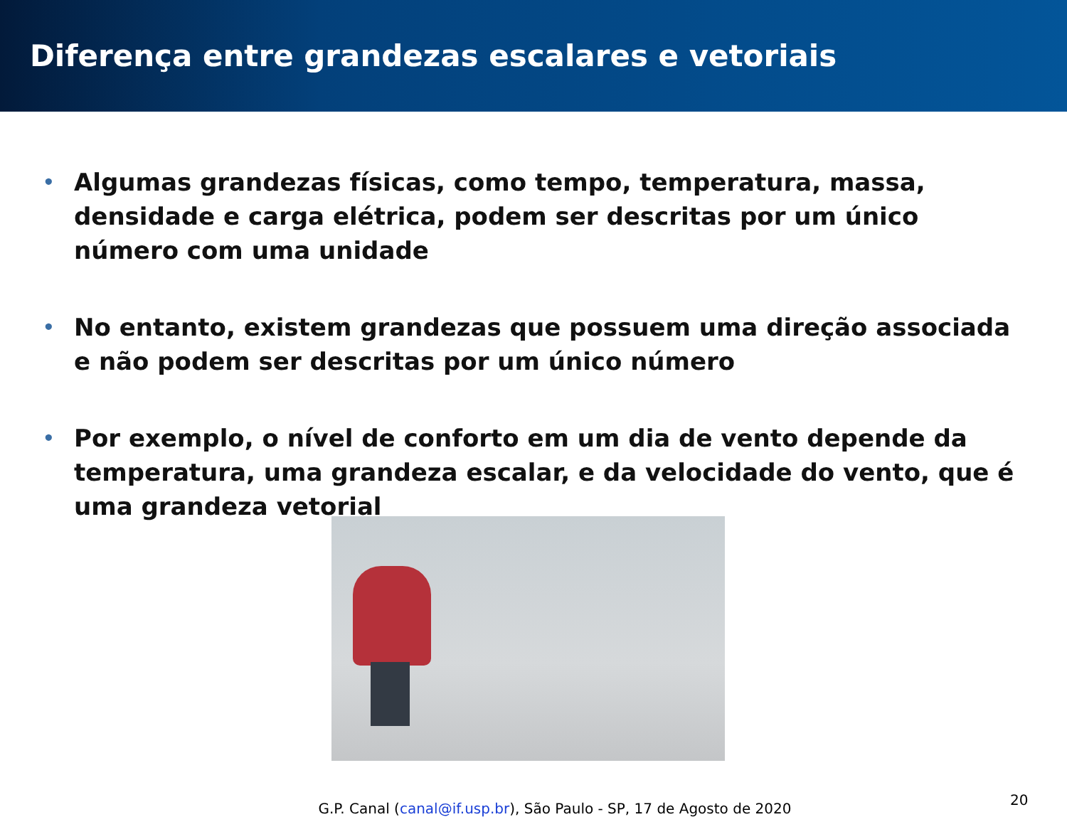Diferença entre grandezas escalares e vetoriais
• Algumas grandezas físicas, como tempo, temperatura, massa, densidade e carga elétrica, podem ser descritas por um único número com uma unidade
• No entanto, existem grandezas que possuem uma direção associada e não podem ser descritas por um único número
• Por exemplo, o nível de conforto em um dia de vento depende da temperatura, uma grandeza escalar, e da velocidade do vento, que é uma grandeza vetorial
G.P. Canal (canal@if.usp.br), São Paulo - SP, 17 de Agosto de 2020
20